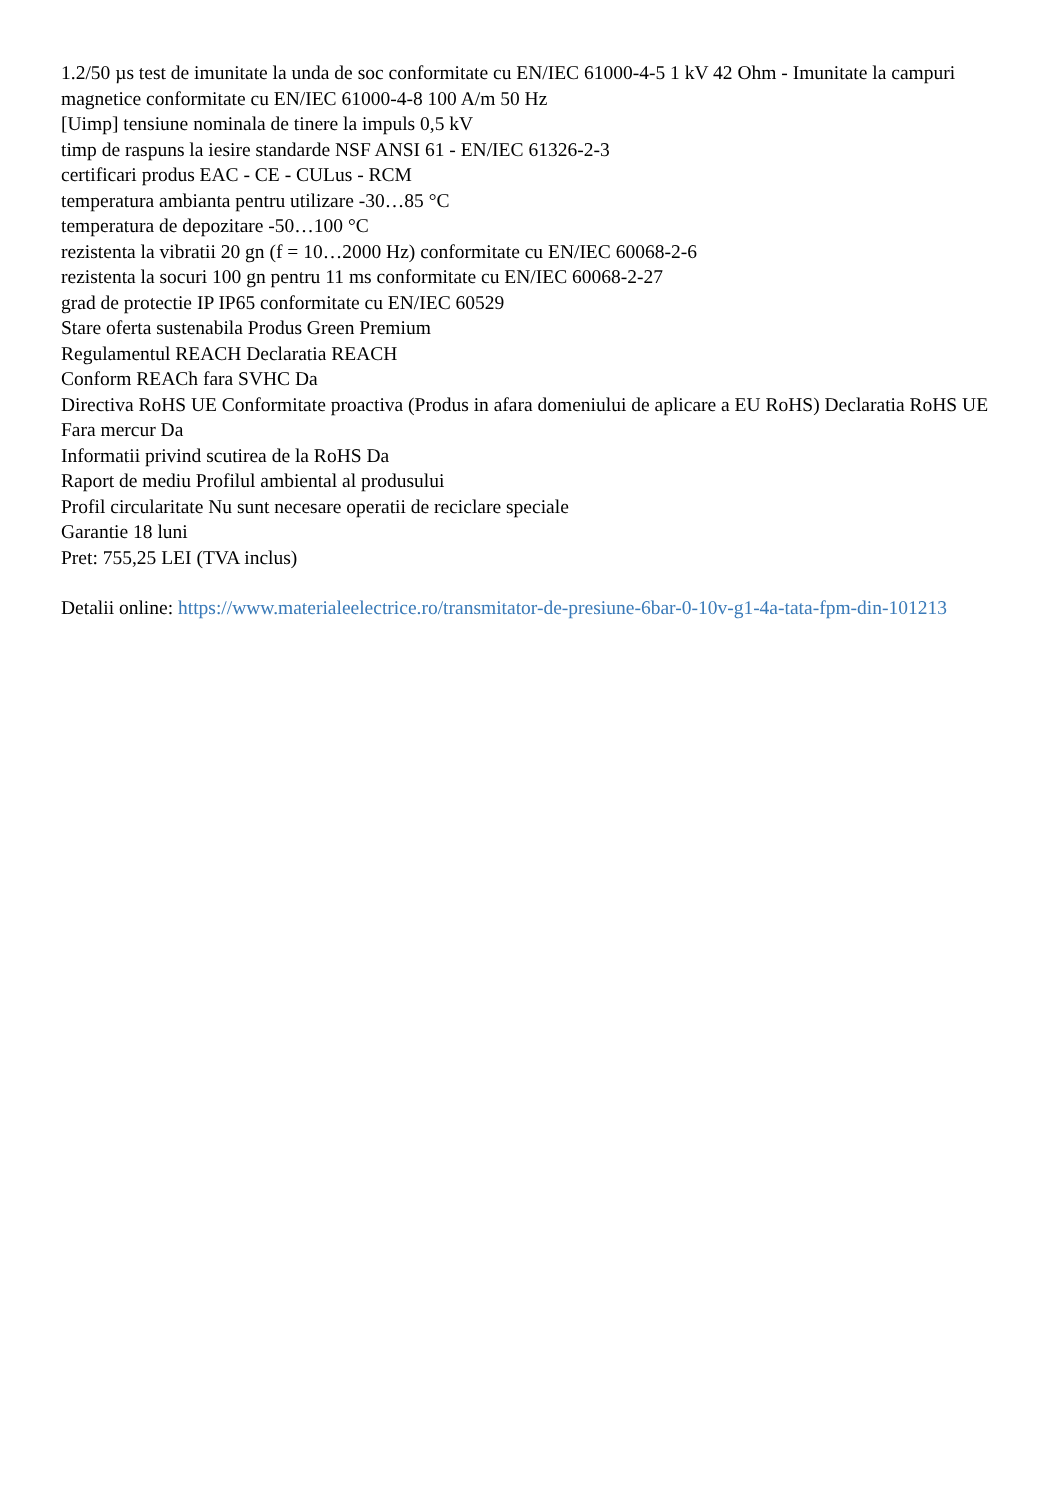1.2/50 µs test de imunitate la unda de soc conformitate cu EN/IEC 61000-4-5 1 kV 42 Ohm - Imunitate la campuri magnetice conformitate cu EN/IEC 61000-4-8 100 A/m 50 Hz
[Uimp] tensiune nominala de tinere la impuls 0,5 kV
timp de raspuns la iesire standarde NSF ANSI 61 - EN/IEC 61326-2-3
certificari produs EAC - CE - CULus - RCM
temperatura ambianta pentru utilizare -30…85 °C
temperatura de depozitare -50…100 °C
rezistenta la vibratii 20 gn (f = 10…2000 Hz) conformitate cu EN/IEC 60068-2-6
rezistenta la socuri 100 gn pentru 11 ms conformitate cu EN/IEC 60068-2-27
grad de protectie IP IP65 conformitate cu EN/IEC 60529
Stare oferta sustenabila Produs Green Premium
Regulamentul REACH Declaratia REACH
Conform REACh fara SVHC Da
Directiva RoHS UE Conformitate proactiva (Produs in afara domeniului de aplicare a EU RoHS) Declaratia RoHS UE
Fara mercur Da
Informatii privind scutirea de la RoHS Da
Raport de mediu Profilul ambiental al produsului
Profil circularitate Nu sunt necesare operatii de reciclare speciale
Garantie 18 luni
Pret: 755,25 LEI (TVA inclus)
Detalii online: https://www.materialeelectrice.ro/transmitator-de-presiune-6bar-0-10v-g1-4a-tata-fpm-din-101213